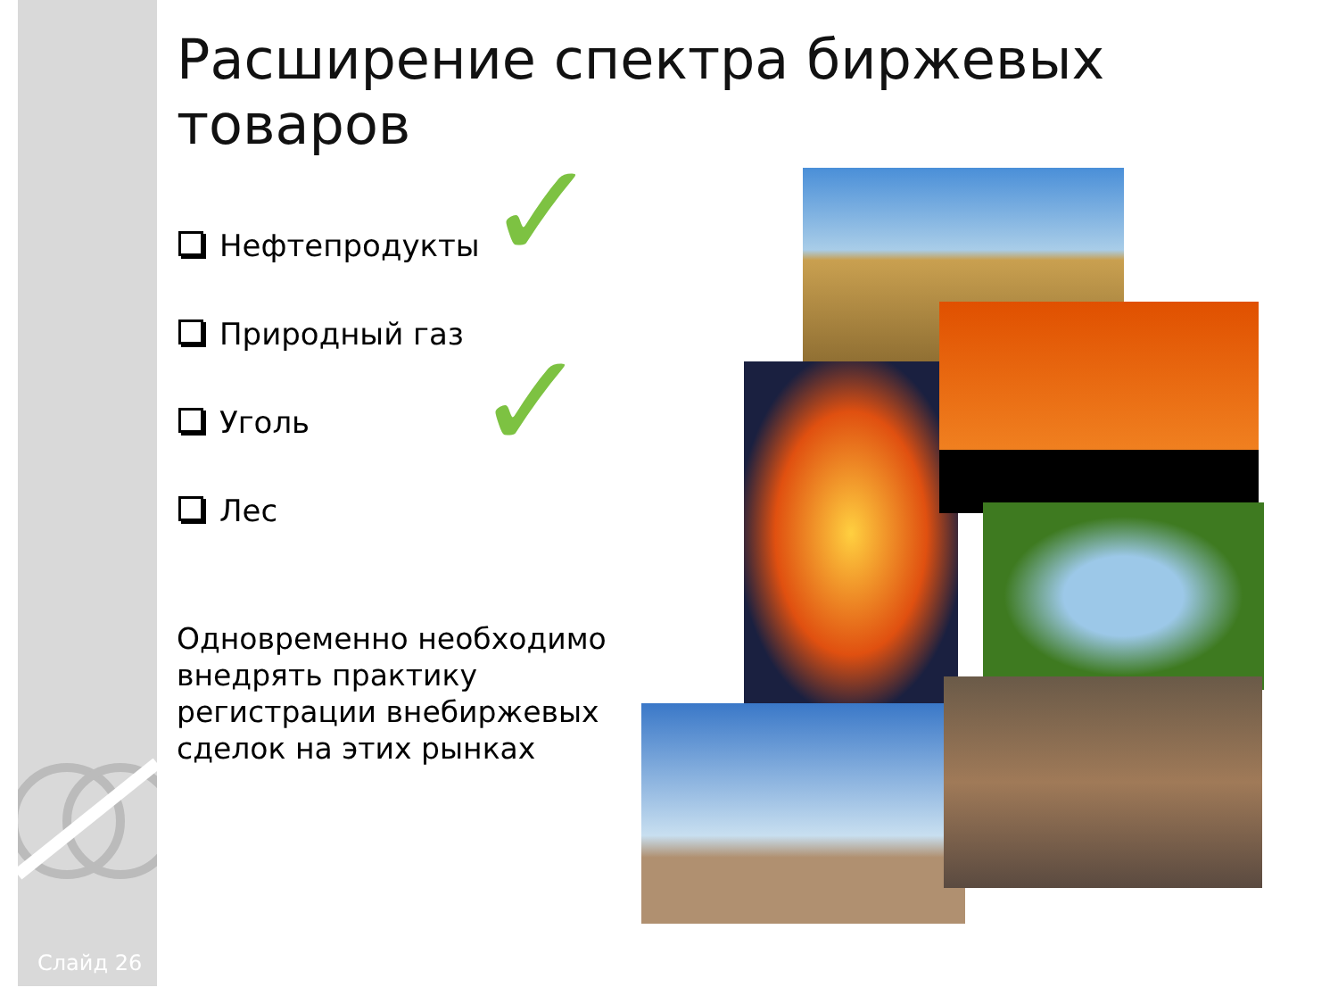Слайд 26
Расширение спектра биржевых товаров
Нефтепродукты
Природный газ
Уголь
Лес
✓
✓
Одновременно необходимо внедрять практику регистрации внебиржевых сделок на этих рынках